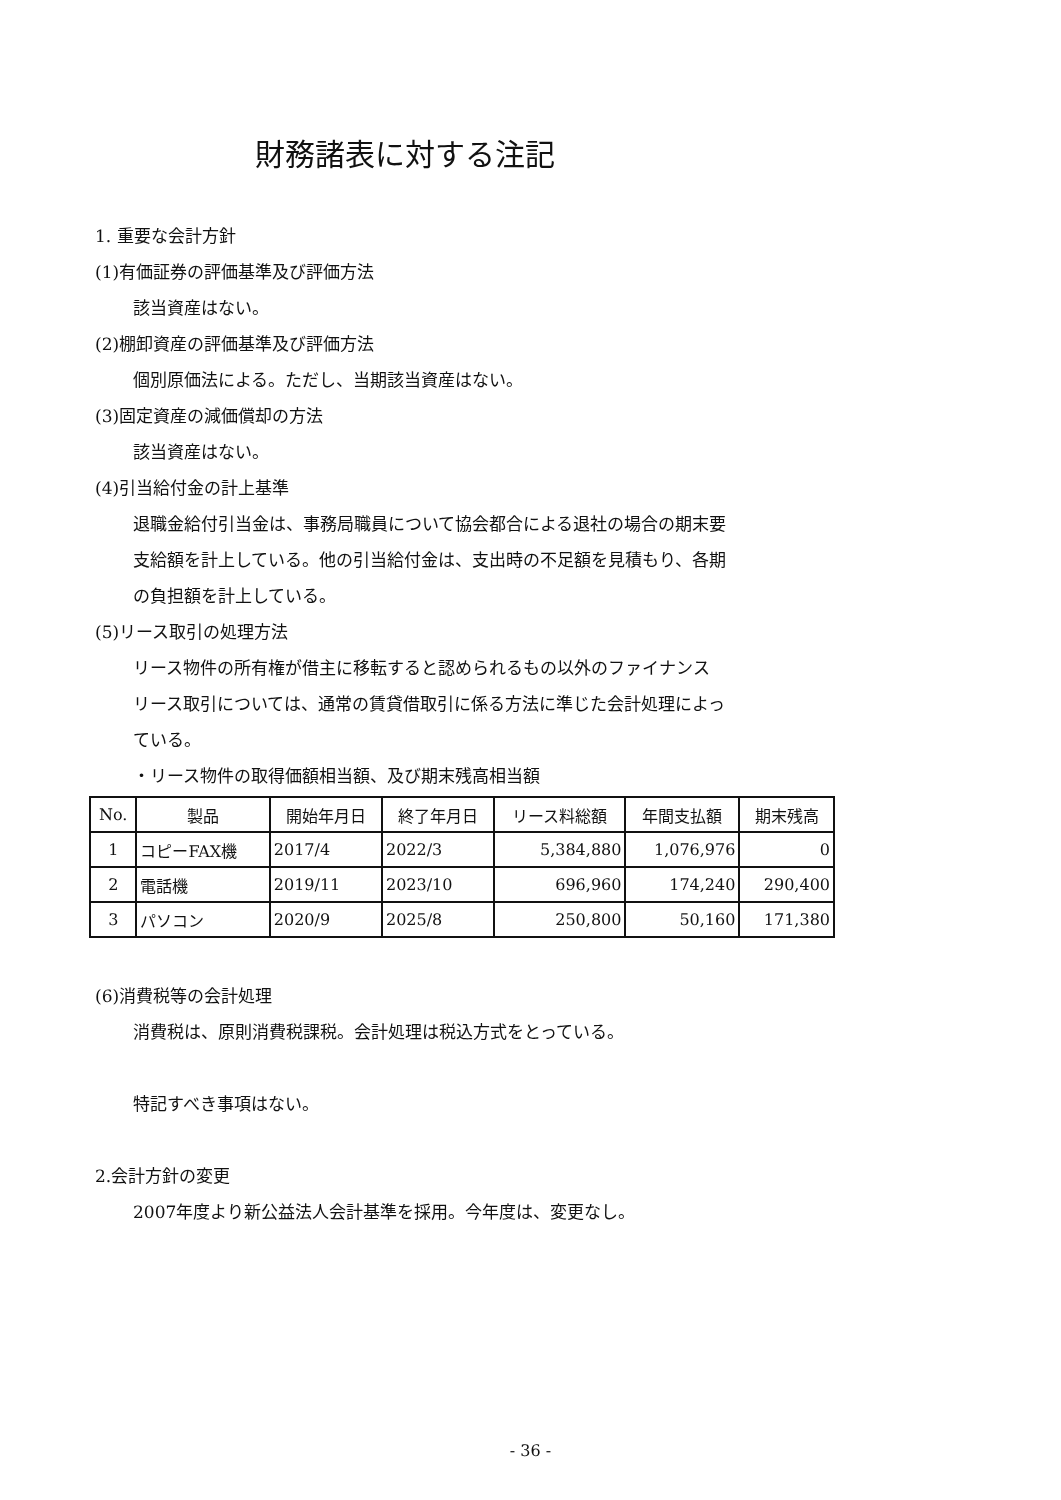財務諸表に対する注記
1. 重要な会計方針
(1)有価証券の評価基準及び評価方法
該当資産はない。
(2)棚卸資産の評価基準及び評価方法
個別原価法による。ただし、当期該当資産はない。
(3)固定資産の減価償却の方法
該当資産はない。
(4)引当給付金の計上基準
退職金給付引当金は、事務局職員について協会都合による退社の場合の期末要
支給額を計上している。他の引当給付金は、支出時の不足額を見積もり、各期
の負担額を計上している。
(5)リース取引の処理方法
リース物件の所有権が借主に移転すると認められるもの以外のファイナンス
リース取引については、通常の賃貸借取引に係る方法に準じた会計処理によっ
ている。
・リース物件の取得価額相当額、及び期末残高相当額
| No. | 製品 | 開始年月日 | 終了年月日 | リース料総額 | 年間支払額 | 期末残高 |
| --- | --- | --- | --- | --- | --- | --- |
| 1 | コピーFAX機 | 2017/4 | 2022/3 | 5,384,880 | 1,076,976 | 0 |
| 2 | 電話機 | 2019/11 | 2023/10 | 696,960 | 174,240 | 290,400 |
| 3 | パソコン | 2020/9 | 2025/8 | 250,800 | 50,160 | 171,380 |
(6)消費税等の会計処理
消費税は、原則消費税課税。会計処理は税込方式をとっている。
特記すべき事項はない。
2.会計方針の変更
2007年度より新公益法人会計基準を採用。今年度は、変更なし。
- 36 -